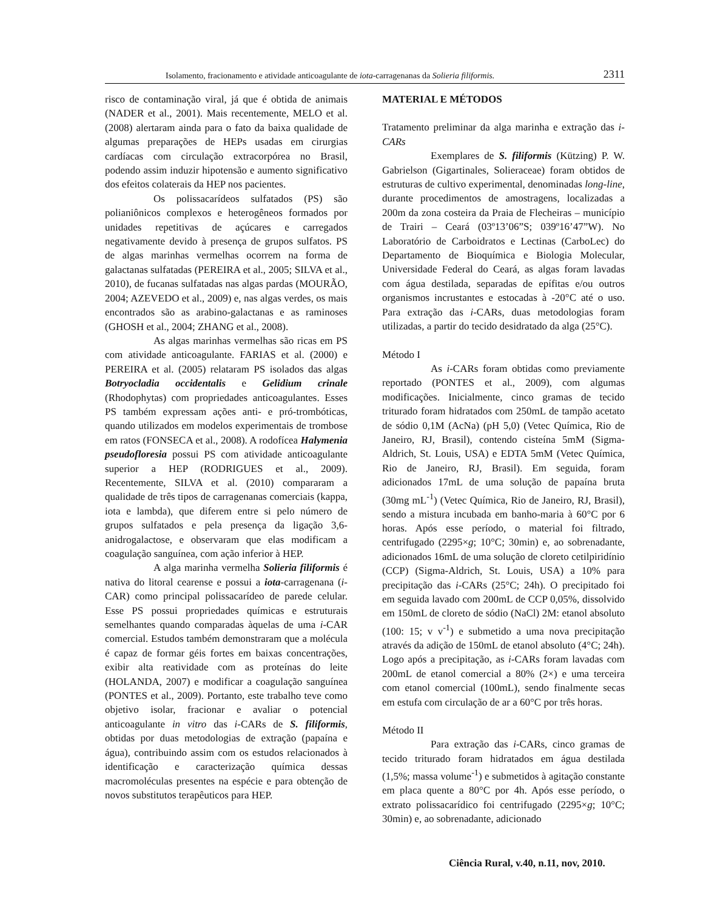Isolamento, fracionamento e atividade anticoagulante de iota-carragenanas da Solieria filiformis. 2311
risco de contaminação viral, já que é obtida de animais (NADER et al., 2001). Mais recentemente, MELO et al. (2008) alertaram ainda para o fato da baixa qualidade de algumas preparações de HEPs usadas em cirurgias cardíacas com circulação extracorpórea no Brasil, podendo assim induzir hipotensão e aumento significativo dos efeitos colaterais da HEP nos pacientes.
Os polissacarídeos sulfatados (PS) são polianiônicos complexos e heterogêneos formados por unidades repetitivas de açúcares e carregados negativamente devido à presença de grupos sulfatos. PS de algas marinhas vermelhas ocorrem na forma de galactanas sulfatadas (PEREIRA et al., 2005; SILVA et al., 2010), de fucanas sulfatadas nas algas pardas (MOURÃO, 2004; AZEVEDO et al., 2009) e, nas algas verdes, os mais encontrados são as arabino-galactanas e as raminoses (GHOSH et al., 2004; ZHANG et al., 2008).
As algas marinhas vermelhas são ricas em PS com atividade anticoagulante. FARIAS et al. (2000) e PEREIRA et al. (2005) relataram PS isolados das algas Botryocladia occidentalis e Gelidium crinale (Rhodophytas) com propriedades anticoagulantes. Esses PS também expressam ações anti- e pró-trombóticas, quando utilizados em modelos experimentais de trombose em ratos (FONSECA et al., 2008). A rodofícea Halymenia pseudofloresia possui PS com atividade anticoagulante superior a HEP (RODRIGUES et al., 2009). Recentemente, SILVA et al. (2010) compararam a qualidade de três tipos de carragenanas comerciais (kappa, iota e lambda), que diferem entre si pelo número de grupos sulfatados e pela presença da ligação 3,6-anidrogalactose, e observaram que elas modificam a coagulação sanguínea, com ação inferior à HEP.
A alga marinha vermelha Solieria filiformis é nativa do litoral cearense e possui a iota-carragenana (i-CAR) como principal polissacarídeo de parede celular. Esse PS possui propriedades químicas e estruturais semelhantes quando comparadas àquelas de uma i-CAR comercial. Estudos também demonstraram que a molécula é capaz de formar géis fortes em baixas concentrações, exibir alta reatividade com as proteínas do leite (HOLANDA, 2007) e modificar a coagulação sanguínea (PONTES et al., 2009). Portanto, este trabalho teve como objetivo isolar, fracionar e avaliar o potencial anticoagulante in vitro das i-CARs de S. filiformis, obtidas por duas metodologias de extração (papaína e água), contribuindo assim com os estudos relacionados à identificação e caracterização química dessas macromoléculas presentes na espécie e para obtenção de novos substitutos terapêuticos para HEP.
MATERIAL E MÉTODOS
Tratamento preliminar da alga marinha e extração das i-CARs
Exemplares de S. filiformis (Kützing) P. W. Gabrielson (Gigartinales, Solieraceae) foram obtidos de estruturas de cultivo experimental, denominadas long-line, durante procedimentos de amostragens, localizadas a 200m da zona costeira da Praia de Flecheiras – município de Trairi – Ceará (03º13’06”S; 039º16’47”W). No Laboratório de Carboidratos e Lectinas (CarboLec) do Departamento de Bioquímica e Biologia Molecular, Universidade Federal do Ceará, as algas foram lavadas com água destilada, separadas de epífitas e/ou outros organismos incrustantes e estocadas à -20°C até o uso. Para extração das i-CARs, duas metodologias foram utilizadas, a partir do tecido desidratado da alga (25°C).
Método I
As i-CARs foram obtidas como previamente reportado (PONTES et al., 2009), com algumas modificações. Inicialmente, cinco gramas de tecido triturado foram hidratados com 250mL de tampão acetato de sódio 0,1M (AcNa) (pH 5,0) (Vetec Química, Rio de Janeiro, RJ, Brasil), contendo cisteína 5mM (Sigma-Aldrich, St. Louis, USA) e EDTA 5mM (Vetec Química, Rio de Janeiro, RJ, Brasil). Em seguida, foram adicionados 17mL de uma solução de papaína bruta (30mg mL<sup>-1</sup>) (Vetec Química, Rio de Janeiro, RJ, Brasil), sendo a mistura incubada em banho-maria à 60°C por 6 horas. Após esse período, o material foi filtrado, centrifugado (2295×g; 10°C; 30min) e, ao sobrenadante, adicionados 16mL de uma solução de cloreto cetilpiridínio (CCP) (Sigma-Aldrich, St. Louis, USA) a 10% para precipitação das i-CARs (25°C; 24h). O precipitado foi em seguida lavado com 200mL de CCP 0,05%, dissolvido em 150mL de cloreto de sódio (NaCl) 2M: etanol absoluto (100: 15; v v<sup>-1</sup>) e submetido a uma nova precipitação através da adição de 150mL de etanol absoluto (4°C; 24h). Logo após a precipitação, as i-CARs foram lavadas com 200mL de etanol comercial a 80% (2×) e uma terceira com etanol comercial (100mL), sendo finalmente secas em estufa com circulação de ar a 60°C por três horas.
Método II
Para extração das i-CARs, cinco gramas de tecido triturado foram hidratados em água destilada (1,5%; massa volume<sup>-1</sup>) e submetidos à agitação constante em placa quente a 80°C por 4h. Após esse período, o extrato polissacarídico foi centrifugado (2295×g; 10°C; 30min) e, ao sobrenadante, adicionado
Ciência Rural, v.40, n.11, nov, 2010.